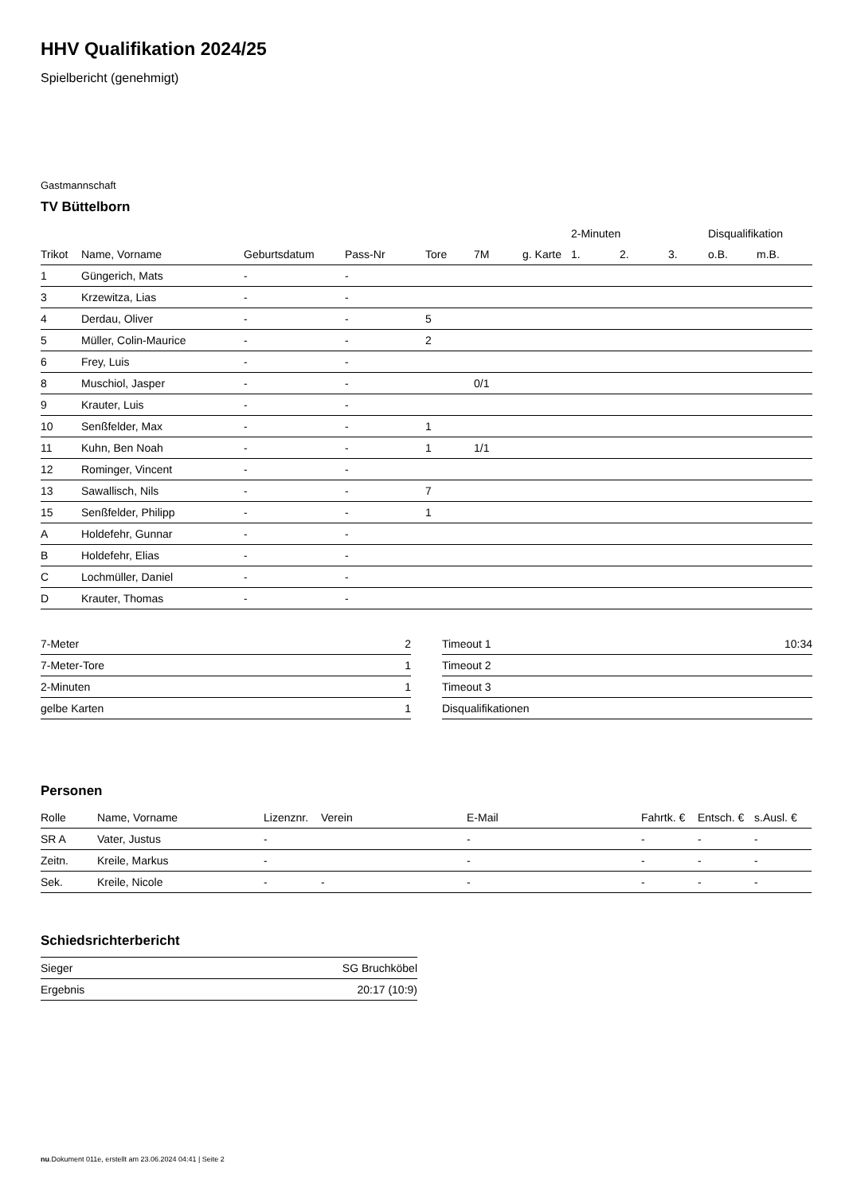HHV Qualifikation 2024/25
Spielbericht (genehmigt)
Gastmannschaft
TV Büttelborn
| | | | | | | | 2-Minuten | | | Disqualifikation | |
| --- | --- | --- | --- | --- | --- | --- | --- | --- | --- | --- | --- |
| Trikot | Name, Vorname | Geburtsdatum | Pass-Nr | Tore | 7M | g. Karte | 1. | 2. | 3. | o.B. | m.B. |
| 1 | Güngerich, Mats | - | - | | | | | | | | |
| 3 | Krzewitza, Lias | - | - | | | | | | | | |
| 4 | Derdau, Oliver | - | - | 5 | | | | | | | |
| 5 | Müller, Colin-Maurice | - | - | 2 | | | | | | | |
| 6 | Frey, Luis | - | - | | | | | | | | |
| 8 | Muschiol, Jasper | - | - | | 0/1 | | | | | | |
| 9 | Krauter, Luis | - | - | | | | | | | | |
| 10 | Senßfelder, Max | - | - | 1 | | | | | | | |
| 11 | Kuhn, Ben Noah | - | - | 1 | 1/1 | | | | | | |
| 12 | Rominger, Vincent | - | - | | | | | | | | |
| 13 | Sawallisch, Nils | - | - | 7 | | | | | | | |
| 15 | Senßfelder, Philipp | - | - | 1 | | | | | | | |
| A | Holdefehr, Gunnar | - | - | | | | | | | | |
| B | Holdefehr, Elias | - | - | | | | | | | | |
| C | Lochmüller, Daniel | - | - | | | | | | | | |
| D | Krauter, Thomas | - | - | | | | | | | | |
| 7-Meter | 2 |
| 7-Meter-Tore | 1 |
| 2-Minuten | 1 |
| gelbe Karten | 1 |
| Timeout 1 | 10:34 |
| Timeout 2 | |
| Timeout 3 | |
| Disqualifikationen | |
Personen
| Rolle | Name, Vorname | Lizenznr. | Verein | E-Mail | Fahrtk. € | Entsch. € | s.Ausl. € |
| --- | --- | --- | --- | --- | --- | --- | --- |
| SR A | Vater, Justus | - | | - | - | - | - |
| Zeitn. | Kreile, Markus | - | | - | - | - | - |
| Sek. | Kreile, Nicole | - | - | - | - | - | - |
Schiedsrichterbericht
| Sieger | SG Bruchköbel |
| Ergebnis | 20:17 (10:9) |
nu.Dokument 011e, erstellt am 23.06.2024 04:41 | Seite 2